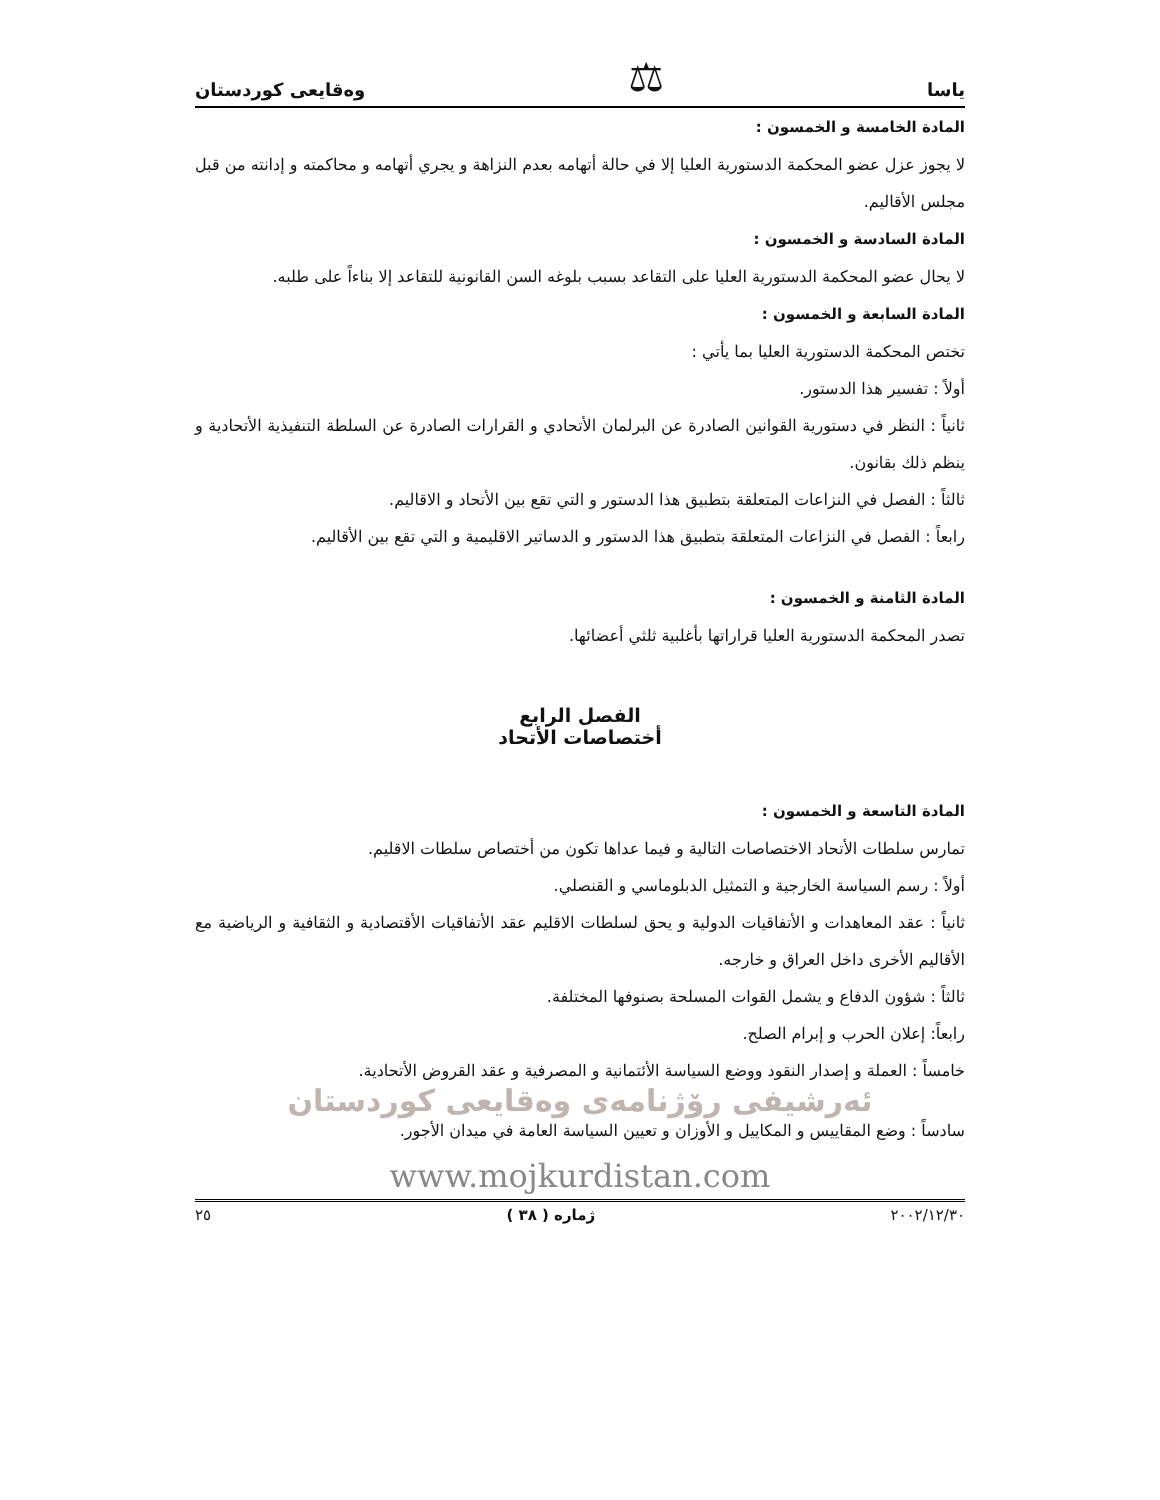ياسا ⚖ وەقايعى كوردستان
المادة الخامسة و الخمسون :
لا يجوز عزل عضو المحكمة الدستورية العليا إلا في حالة أتهامه بعدم النزاهة و يجري أتهامه و محاكمته و إدانته من قبل مجلس الأقاليم.
المادة السادسة و الخمسون :
لا يحال عضو المحكمة الدستورية العليا على التقاعد بسبب بلوغه السن القانونية للتقاعد إلا بناءاً على طلبه.
المادة السابعة و الخمسون :
تختص المحكمة الدستورية العليا بما يأتي :
أولاً : تفسير هذا الدستور.
ثانياً : النظر في دستورية القوانين الصادرة عن البرلمان الأتحادي و القرارات الصادرة عن السلطة التنفيذية الأتحادية و ينظم ذلك بقانون.
ثالثاً : الفصل في النزاعات المتعلقة بتطبيق هذا الدستور و التي تقع بين الأتحاد و الاقاليم.
رابعاً : الفصل في النزاعات المتعلقة بتطبيق هذا الدستور و الدساتير الاقليمية و التي تقع بين الأقاليم.
المادة الثامنة و الخمسون :
تصدر المحكمة الدستورية العليا قراراتها بأغلبية ثلثي أعضائها.
الفصل الرابع
أختصاصات الأتحاد
المادة التاسعة و الخمسون :
تمارس سلطات الأتحاد الاختصاصات التالية و فيما عداها تكون من أختصاص سلطات الاقليم.
أولاً : رسم السياسة الخارجية و التمثيل الدبلوماسي و القنصلي.
ثانياً : عقد المعاهدات و الأتفاقيات الدولية و يحق لسلطات الاقليم عقد الأتفاقيات الأقتصادية و الثقافية و الرياضية مع الأقاليم الأخرى داخل العراق و خارجه.
ثالثاً : شؤون الدفاع و يشمل القوات المسلحة بصنوفها المختلفة.
رابعاً: إعلان الحرب و إبرام الصلح.
خامساً : العملة و إصدار النقود ووضع السياسة الأئتمانية و المصرفية و عقد القروض الأتحادية.
ئەرشیفی رۆژنامەی وەقایعی کوردستان
سادساً : وضع المقاييس و المكاييل و الأوزان و تعيين السياسة العامة في ميدان الأجور.
www.mojkurdistan.com
٢٠٠٢/١٢/٣٠ ژمارە ( ٣٨ ) ٢٥